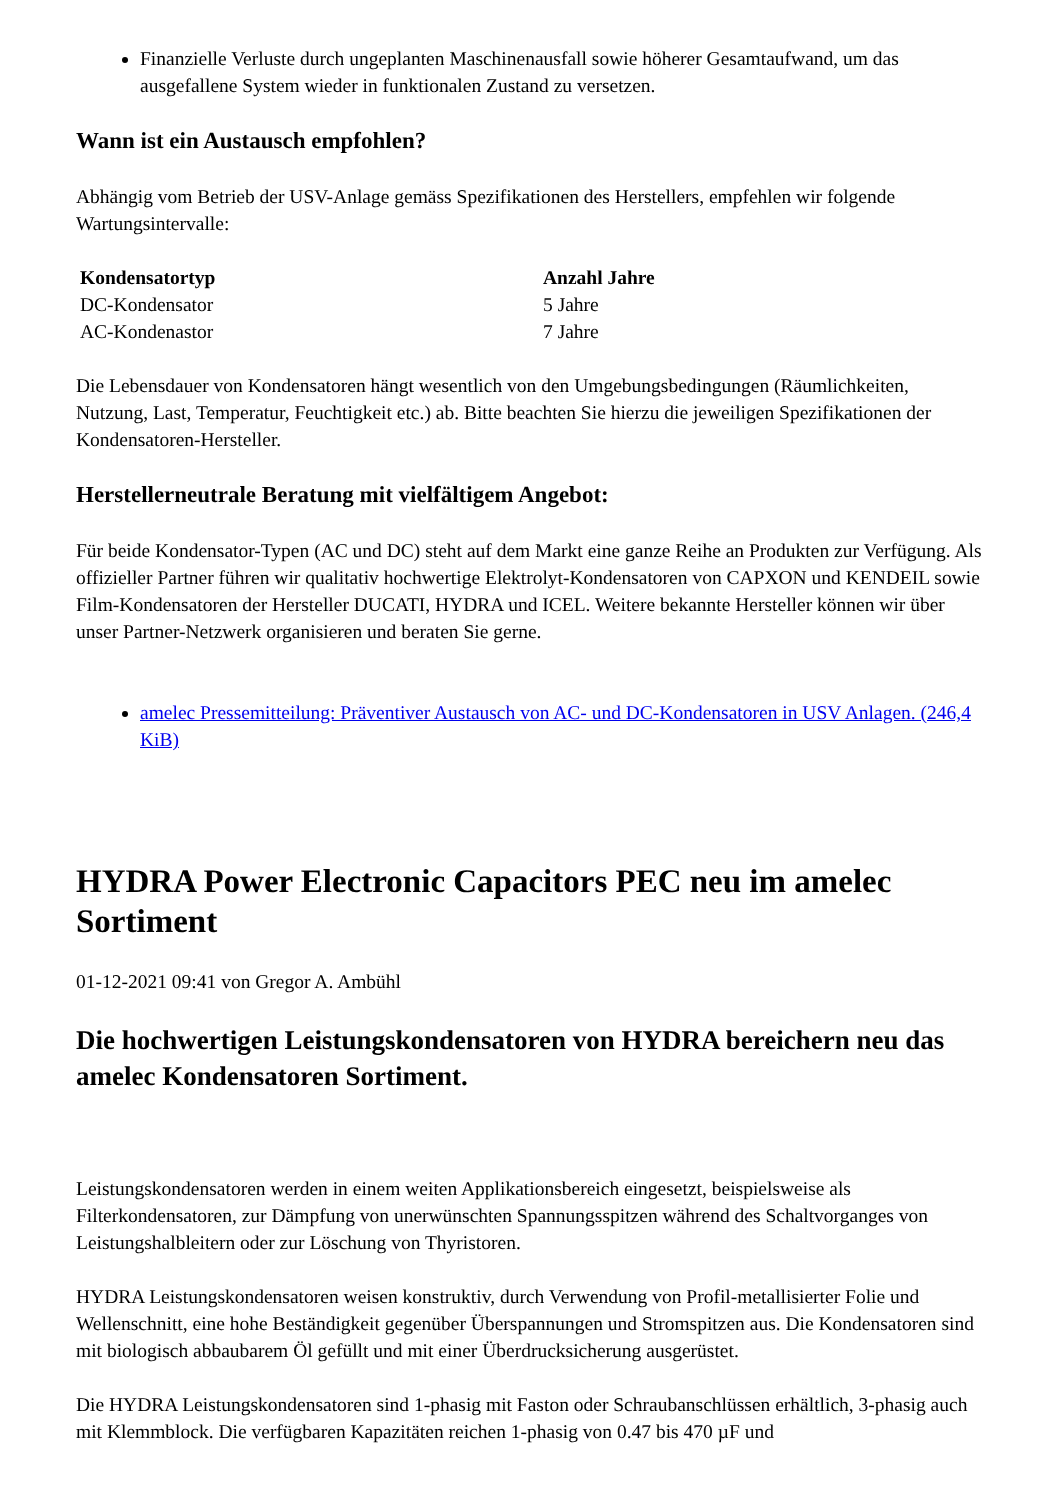Finanzielle Verluste durch ungeplanten Maschinenausfall sowie höherer Gesamtaufwand, um das ausgefallene System wieder in funktionalen Zustand zu versetzen.
Wann ist ein Austausch empfohlen?
Abhängig vom Betrieb der USV-Anlage gemäss Spezifikationen des Herstellers, empfehlen wir folgende Wartungsintervalle:
| Kondensatortyp | Anzahl Jahre |
| --- | --- |
| DC-Kondensator | 5 Jahre |
| AC-Kondenastor | 7 Jahre |
Die Lebensdauer von Kondensatoren hängt wesentlich von den Umgebungsbedingungen (Räumlichkeiten, Nutzung, Last, Temperatur, Feuchtigkeit etc.) ab. Bitte beachten Sie hierzu die jeweiligen Spezifikationen der Kondensatoren-Hersteller.
Herstellerneutrale Beratung mit vielfältigem Angebot:
Für beide Kondensator-Typen (AC und DC) steht auf dem Markt eine ganze Reihe an Produkten zur Verfügung. Als offizieller Partner führen wir qualitativ hochwertige Elektrolyt-Kondensatoren von CAPXON und KENDEIL sowie Film-Kondensatoren der Hersteller DUCATI, HYDRA und ICEL. Weitere bekannte Hersteller können wir über unser Partner-Netzwerk organisieren und beraten Sie gerne.
amelec Pressemitteilung: Präventiver Austausch von AC- und DC-Kondensatoren in USV Anlagen. (246,4 KiB)
HYDRA Power Electronic Capacitors PEC neu im amelec Sortiment
01-12-2021 09:41 von Gregor A. Ambühl
Die hochwertigen Leistungskondensatoren von HYDRA bereichern neu das amelec Kondensatoren Sortiment.
Leistungskondensatoren werden in einem weiten Applikationsbereich eingesetzt, beispielsweise als Filterkondensatoren, zur Dämpfung von unerwünschten Spannungsspitzen während des Schaltvorganges von Leistungshalbleitern oder zur Löschung von Thyristoren.
HYDRA Leistungskondensatoren weisen konstruktiv, durch Verwendung von Profil-metallisierter Folie und Wellenschnitt, eine hohe Beständigkeit gegenüber Überspannungen und Stromspitzen aus. Die Kondensatoren sind mit biologisch abbaubarem Öl gefüllt und mit einer Überdrucksicherung ausgerüstet.
Die HYDRA Leistungskondensatoren sind 1-phasig mit Faston oder Schraubanschlüssen erhältlich, 3-phasig auch mit Klemmblock. Die verfügbaren Kapazitäten reichen 1-phasig von 0.47 bis 470 µF und